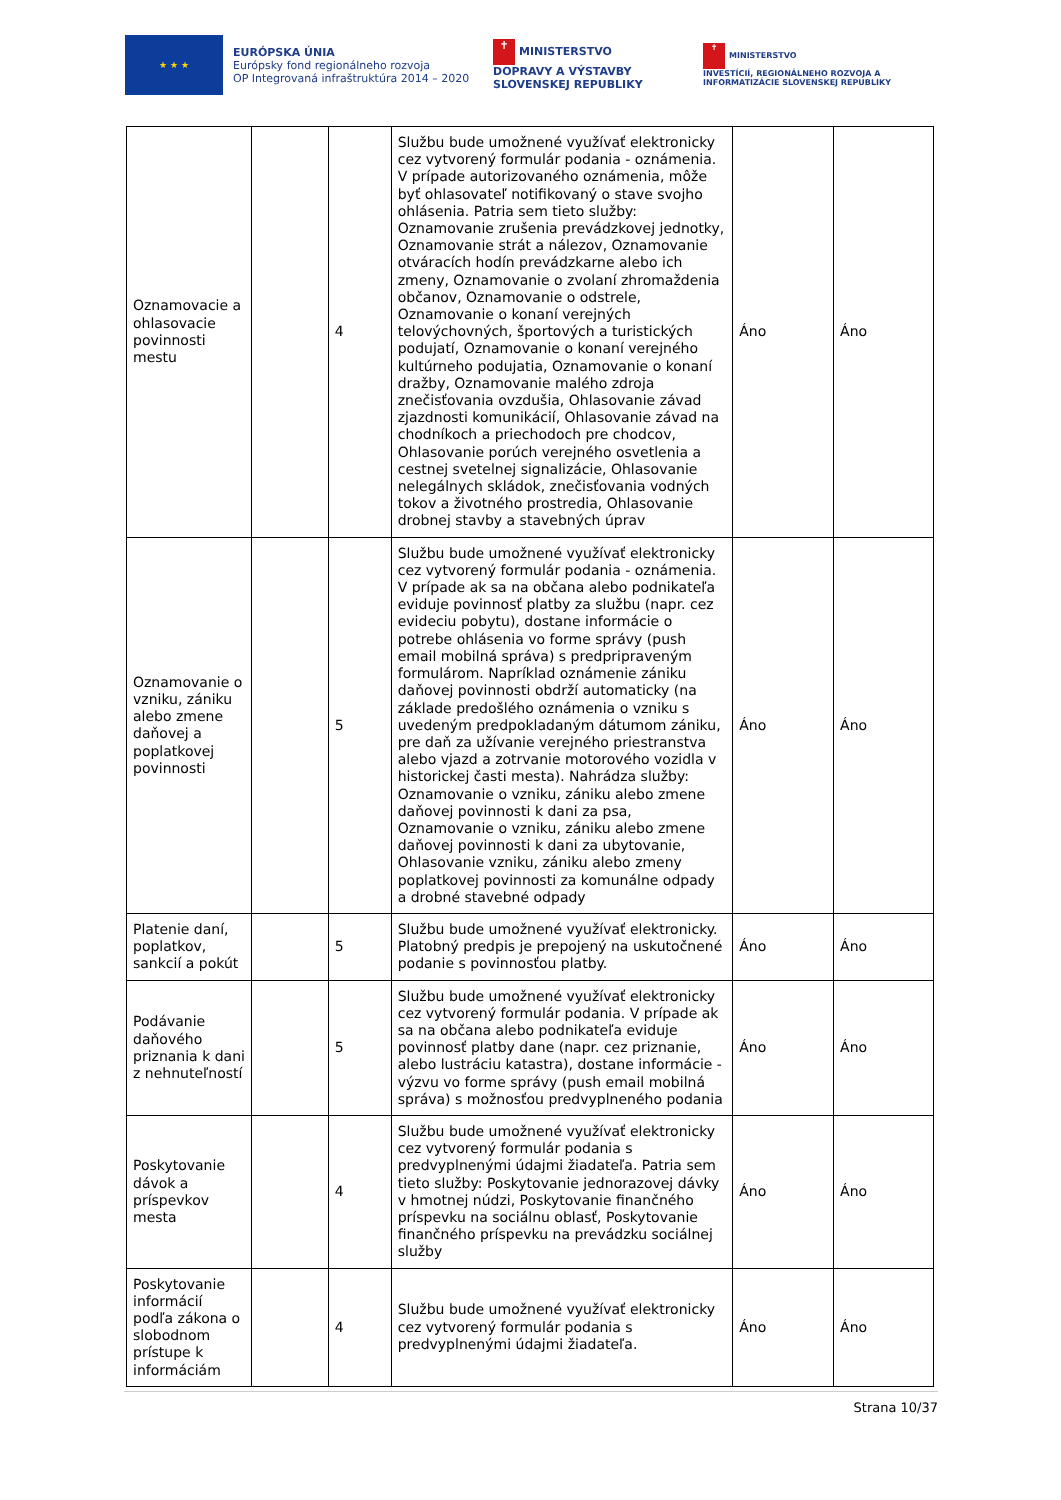★ ★ ★
EURÓPSKA ÚNIA
Európsky fond regionálneho rozvoja
OP Integrovaná infraštruktúra 2014 – 2020
✝ MINISTERSTVO
DOPRAVY A VÝSTAVBY
SLOVENSKEJ REPUBLIKY
✝ MINISTERSTVO
INVESTÍCIÍ, REGIONÁLNEHO ROZVOJA A INFORMATIZÁCIE SLOVENSKEJ REPUBLIKY
| Oznamovacie a ohlasovacie povinnosti mestu | | 4 | Službu bude umožnené využívať elektronicky cez vytvorený formulár podania - oznámenia. V prípade autorizovaného oznámenia, môže byť ohlasovateľ notifikovaný o stave svojho ohlásenia. Patria sem tieto služby: Oznamovanie zrušenia prevádzkovej jednotky, Oznamovanie strát a nálezov, Oznamovanie otváracích hodín prevádzkarne alebo ich zmeny, Oznamovanie o zvolaní zhromaždenia občanov, Oznamovanie o odstrele, Oznamovanie o konaní verejných telovýchovných, športových a turistických podujatí, Oznamovanie o konaní verejného kultúrneho podujatia, Oznamovanie o konaní dražby, Oznamovanie malého zdroja znečisťovania ovzdušia, Ohlasovanie závad zjazdnosti komunikácií, Ohlasovanie závad na chodníkoch a priechodoch pre chodcov, Ohlasovanie porúch verejného osvetlenia a cestnej svetelnej signalizácie, Ohlasovanie nelegálnych skládok, znečisťovania vodných tokov a životného prostredia, Ohlasovanie drobnej stavby a stavebných úprav | Áno | Áno |
| Oznamovanie o vzniku, zániku alebo zmene daňovej a poplatkovej povinnosti | | 5 | Službu bude umožnené využívať elektronicky cez vytvorený formulár podania - oznámenia. V prípade ak sa na občana alebo podnikateľa eviduje povinnosť platby za službu (napr. cez evideciu pobytu), dostane informácie o potrebe ohlásenia vo forme správy (push email mobilná správa) s predpripraveným formulárom. Napríklad oznámenie zániku daňovej povinnosti obdrží automaticky (na základe predošlého oznámenia o vzniku s uvedeným predpokladaným dátumom zániku, pre daň za užívanie verejného priestranstva alebo vjazd a zotrvanie motorového vozidla v historickej časti mesta). Nahrádza služby: Oznamovanie o vzniku, zániku alebo zmene daňovej povinnosti k dani za psa, Oznamovanie o vzniku, zániku alebo zmene daňovej povinnosti k dani za ubytovanie, Ohlasovanie vzniku, zániku alebo zmeny poplatkovej povinnosti za komunálne odpady a drobné stavebné odpady | Áno | Áno |
| Platenie daní, poplatkov, sankcií a pokút | | 5 | Službu bude umožnené využívať elektronicky. Platobný predpis je prepojený na uskutočnené podanie s povinnosťou platby. | Áno | Áno |
| Podávanie daňového priznania k dani z nehnuteľností | | 5 | Službu bude umožnené využívať elektronicky cez vytvorený formulár podania. V prípade ak sa na občana alebo podnikateľa eviduje povinnosť platby dane (napr. cez priznanie, alebo lustráciu katastra), dostane informácie - výzvu vo forme správy (push email mobilná správa) s možnosťou predvyplneného podania | Áno | Áno |
| Poskytovanie dávok a príspevkov mesta | | 4 | Službu bude umožnené využívať elektronicky cez vytvorený formulár podania s predvyplnenými údajmi žiadateľa. Patria sem tieto služby: Poskytovanie jednorazovej dávky v hmotnej núdzi, Poskytovanie finančného príspevku na sociálnu oblasť, Poskytovanie finančného príspevku na prevádzku sociálnej služby | Áno | Áno |
| Poskytovanie informácií podľa zákona o slobodnom prístupe k informáciám | | 4 | Službu bude umožnené využívať elektronicky cez vytvorený formulár podania s predvyplnenými údajmi žiadateľa. | Áno | Áno |
Strana 10/37